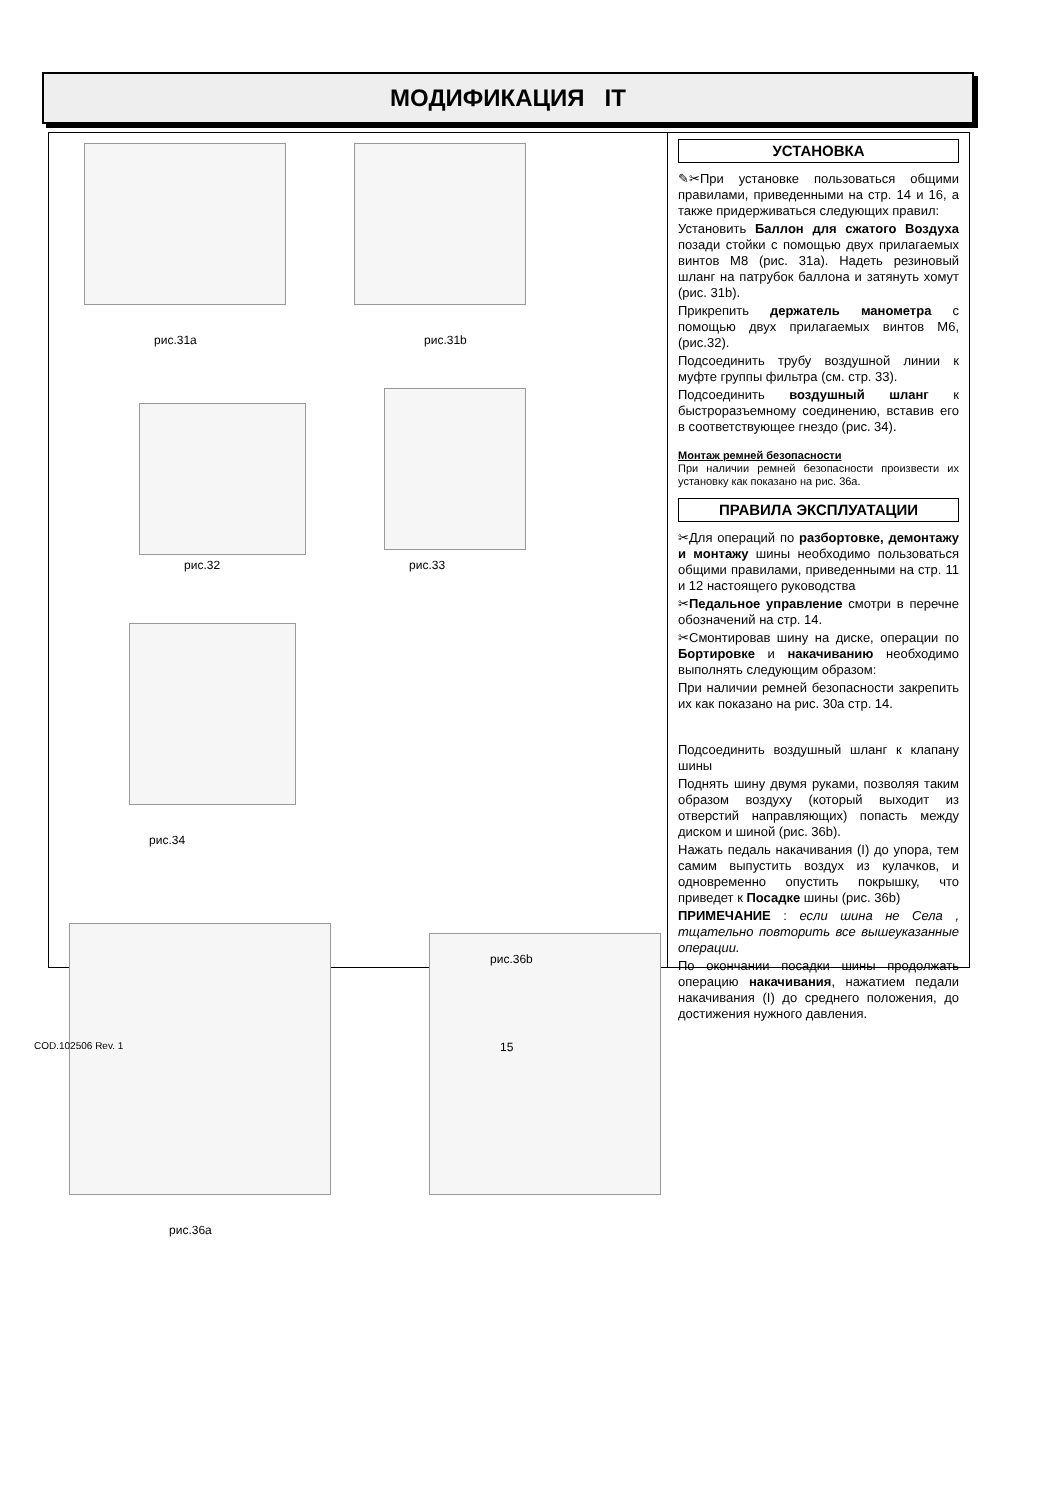МОДИФИКАЦИЯ IT
рис.31a рис.31b
рис.32 рис.33
рис.34
рис.36a
УСТАНОВКА
✎✂При установке пользоваться общими правилами, приведенными на стр. 14 и 16, а также придерживаться следующих правил:
Установить Баллон для сжатого Воздуха позади стойки с помощью двух прилагаемых винтов M8 (рис. 31a). Надеть резиновый шланг на патрубок баллона и затянуть хомут (рис. 31b).
Прикрепить держатель манометра с помощью двух прилагаемых винтов M6, (рис.32).
Подсоединить трубу воздушной линии к муфте группы фильтра (см. стр. 33).
Подсоединить воздушный шланг к быстроразъемному соединению, вставив его в соответствующее гнездо (рис. 34).
Монтаж ремней безопасности
При наличии ремней безопасности произвести их установку как показано на рис. 36a.
ПРАВИЛА ЭКСПЛУАТАЦИИ
✂Для операций по разбортовке, демонтажу и монтажу шины необходимо пользоваться общими правилами, приведенными на стр. 11 и 12 настоящего руководства
✂Педальное управление смотри в перечне обозначений на стр. 14.
✂Смонтировав шину на диске, операции по Бортировке и накачиванию необходимо выполнять следующим образом:
При наличии ремней безопасности закрепить их как показано на рис. 30a стр. 14.
Подсоединить воздушный шланг к клапану шины
Поднять шину двумя руками, позволяя таким образом воздуху (который выходит из отверстий направляющих) попасть между диском и шиной (рис. 36b).
Нажать педаль накачивания (I) до упора, тем самим выпустить воздух из кулачков, и одновременно опустить покрышку, что приведет к Посадке шины (рис. 36b)
ПРИМЕЧАНИЕ : если шина не Села , тщательно повторить все вышеуказанные операции.
По окончании посадки шины продолжать операцию накачивания, нажатием педали накачивания (I) до среднего положения, до достижения нужного давления.
рис.36b
COD.102506 Rev. 1 15